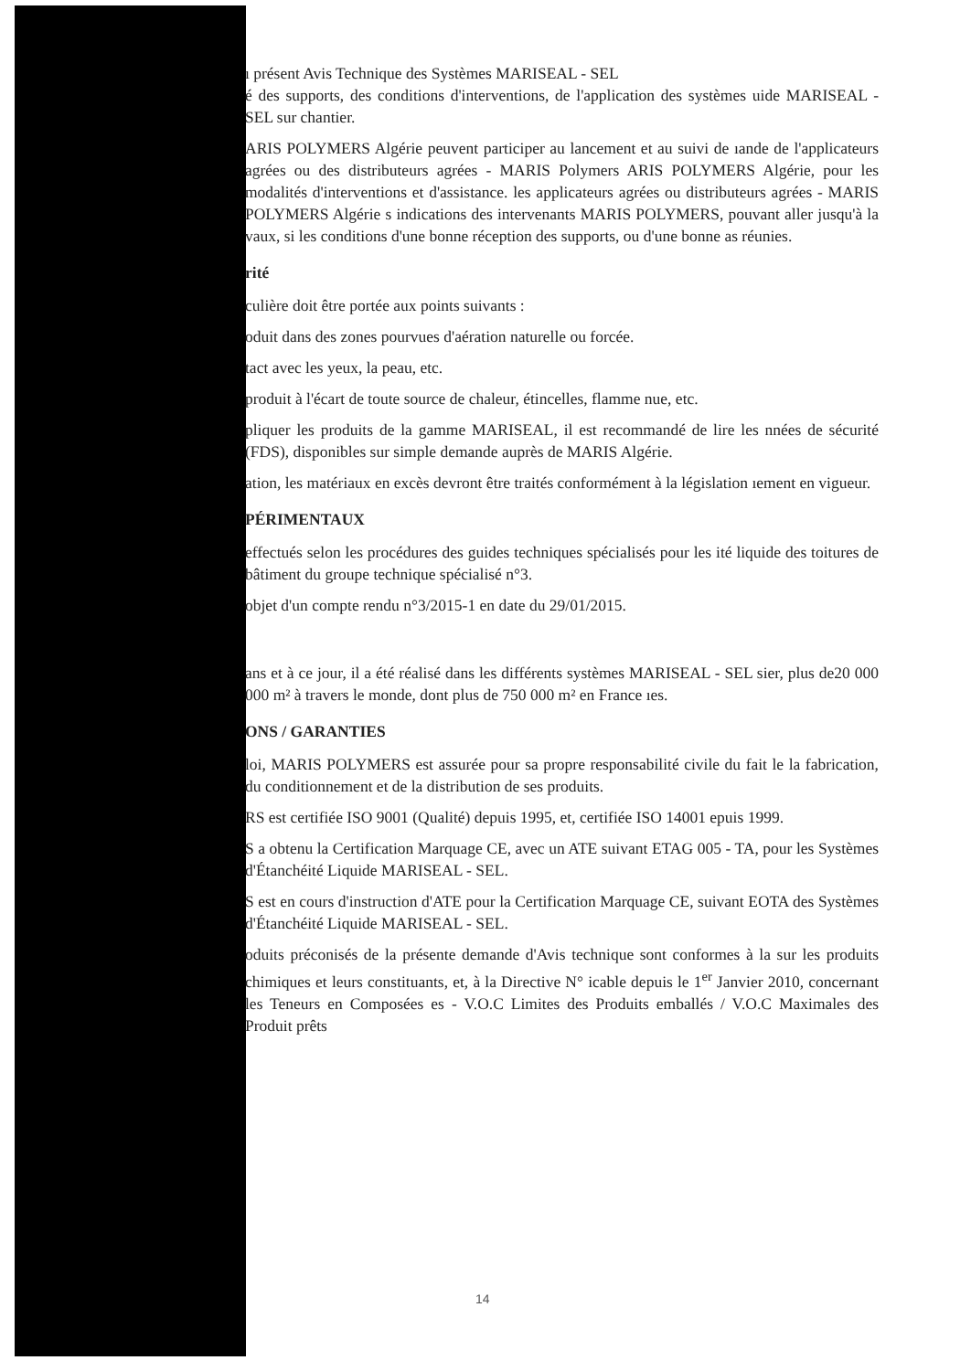ı présent Avis Technique des Systèmes MARISEAL - SEL
é des supports, des conditions d'interventions, de l'application des systèmes uide MARISEAL - SEL sur chantier.
ARIS POLYMERS Algérie peuvent participer au lancement et au suivi de ıande de l'applicateurs agrées ou des distributeurs agrées - MARIS Polymers ARIS POLYMERS Algérie, pour les modalités d'interventions et d'assistance. les applicateurs agrées ou distributeurs agrées - MARIS POLYMERS Algérie s indications des intervenants MARIS POLYMERS, pouvant aller jusqu'à la vaux, si les conditions d'une bonne réception des supports, ou d'une bonne as réunies.
rité
culière doit être portée aux points suivants :
oduit dans des zones pourvues d'aération naturelle ou forcée.
tact avec les yeux, la peau, etc.
produit à l'écart de toute source de chaleur, étincelles, flamme nue, etc.
pliquer les produits de la gamme MARISEAL, il est recommandé de lire les nnées de sécurité (FDS), disponibles sur simple demande auprès de MARIS Algérie.
ation, les matériaux en excès devront être traités conformément à la législation ıement en vigueur.
PÉRIMENTAUX
effectués selon les procédures des guides techniques spécialisés pour les ité liquide des toitures de bâtiment du groupe technique spécialisé n°3.
objet d'un compte rendu n°3/2015-1 en date du 29/01/2015.
ans et à ce jour, il a été réalisé dans les différents systèmes MARISEAL - SEL sier, plus de20 000 000 m² à travers le monde, dont plus de 750 000 m² en France ıes.
ONS / GARANTIES
loi, MARIS POLYMERS est assurée pour sa propre responsabilité civile du fait le la fabrication, du conditionnement et de la distribution de ses produits.
RS est certifiée ISO 9001 (Qualité) depuis 1995, et, certifiée ISO 14001 epuis 1999.
S a obtenu la Certification Marquage CE, avec un ATE suivant ETAG 005 - TA, pour les Systèmes d'Étanchéité Liquide MARISEAL - SEL.
S est en cours d'instruction d'ATE pour la Certification Marquage CE, suivant EOTA des Systèmes d'Étanchéité Liquide MARISEAL - SEL.
oduits préconisés de la présente demande d'Avis technique sont conformes à la sur les produits chimiques et leurs constituants, et, à la Directive N° icable depuis le 1<sup>er</sup> Janvier 2010, concernant les Teneurs en Composées es - V.O.C Limites des Produits emballés / V.O.C Maximales des Produit prêts
14